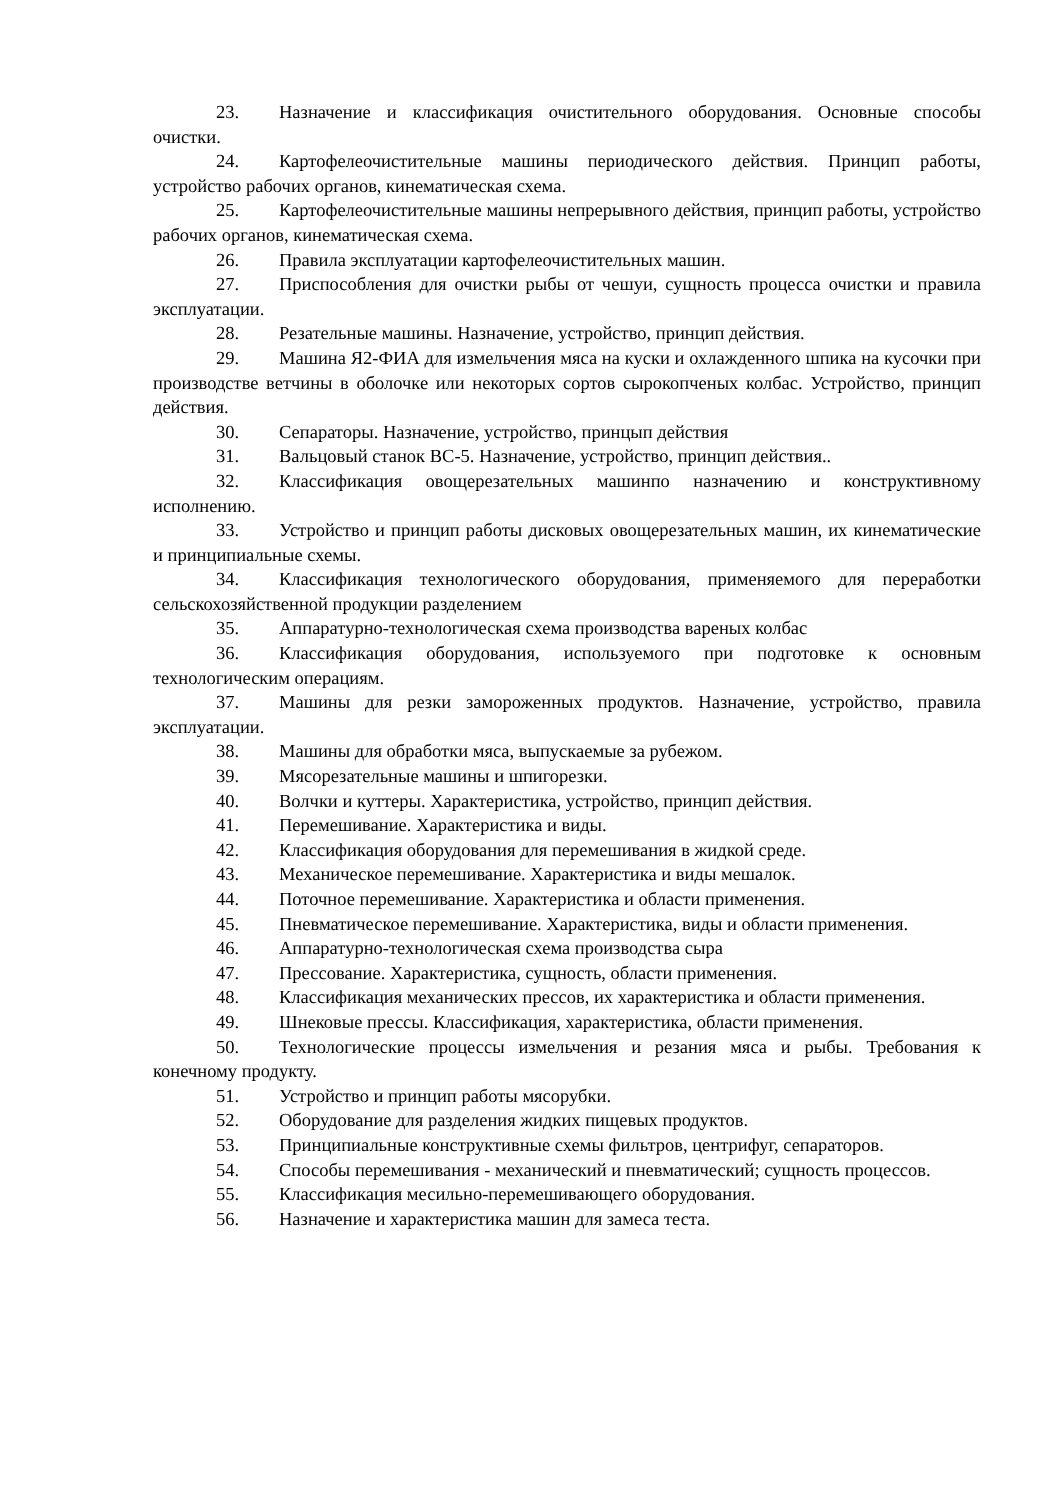23. Назначение и классификация очистительного оборудования. Основные способы очистки.
24. Картофелеочистительные машины периодического действия. Принцип работы, устройство рабочих органов, кинематическая схема.
25. Картофелеочистительные машины непрерывного действия, принцип работы, устройство рабочих органов, кинематическая схема.
26. Правила эксплуатации картофелеочистительных машин.
27. Приспособления для очистки рыбы от чешуи, сущность процесса очистки и правила эксплуатации.
28. Резательные машины. Назначение, устройство, принцип действия.
29. Машина Я2-ФИА для измельчения мяса на куски и охлажденного шпика на кусочки при производстве ветчины в оболочке или некоторых сортов сырокопченых колбас. Устройство, принцип действия.
30. Сепараторы. Назначение, устройство, принцып действия
31. Вальцовый станок ВС-5. Назначение, устройство, принцип действия..
32. Классификация овощерезательных машинпо назначению и конструктивному исполнению.
33. Устройство и принцип работы дисковых овощерезательных машин, их кинематические и принципиальные схемы.
34. Классификация технологического оборудования, применяемого для переработки сельскохозяйственной продукции разделением
35. Аппаратурно-технологическая схема производства вареных колбас
36. Классификация оборудования, используемого при подготовке к основным технологическим операциям.
37. Машины для резки замороженных продуктов. Назначение, устройство, правила эксплуатации.
38. Машины для обработки мяса, выпускаемые за рубежом.
39. Мясорезательные машины и шпигорезки.
40. Волчки и куттеры. Характеристика, устройство, принцип действия.
41. Перемешивание. Характеристика и виды.
42. Классификация оборудования для перемешивания в жидкой среде.
43. Механическое перемешивание. Характеристика и виды мешалок.
44. Поточное перемешивание. Характеристика и области применения.
45. Пневматическое перемешивание. Характеристика, виды и области применения.
46. Аппаратурно-технологическая схема производства сыра
47. Прессование. Характеристика, сущность, области применения.
48. Классификация механических прессов, их характеристика и области применения.
49. Шнековые прессы. Классификация, характеристика, области применения.
50. Технологические процессы измельчения и резания мяса и рыбы. Требования к конечному продукту.
51. Устройство и принцип работы мясорубки.
52. Оборудование для разделения жидких пищевых продуктов.
53. Принципиальные конструктивные схемы фильтров, центрифуг, сепараторов.
54. Способы перемешивания - механический и пневматический; сущность процессов.
55. Классификация месильно-перемешивающего оборудования.
56. Назначение и характеристика машин для замеса теста.